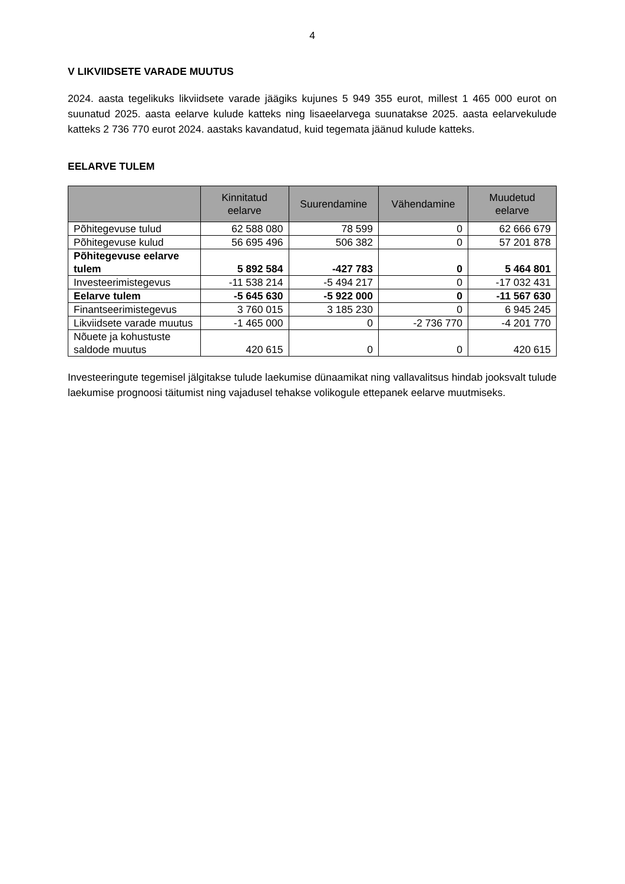4
V LIKVIIDSETE VARADE MUUTUS
2024. aasta tegelikuks likviidsete varade jäägiks kujunes 5 949 355 eurot, millest 1 465 000 eurot on suunatud 2025. aasta eelarve kulude katteks ning lisaeelarvega suunatakse 2025. aasta eelarvekulude katteks 2 736 770 eurot 2024. aastaks kavandatud, kuid tegemata jäänud kulude katteks.
EELARVE TULEM
| | Kinnitatud eelarve | Suurendamine | Vähendamine | Muudetud eelarve |
| --- | --- | --- | --- | --- |
| Põhitegevuse tulud | 62 588 080 | 78 599 | 0 | 62 666 679 |
| Põhitegevuse kulud | 56 695 496 | 506 382 | 0 | 57 201 878 |
| Põhitegevuse eelarve tulem | 5 892 584 | -427 783 | 0 | 5 464 801 |
| Investeerimistegevus | -11 538 214 | -5 494 217 | 0 | -17 032 431 |
| Eelarve tulem | -5 645 630 | -5 922 000 | 0 | -11 567 630 |
| Finantseerimistegevus | 3 760 015 | 3 185 230 | 0 | 6 945 245 |
| Likviidsete varade muutus | -1 465 000 | 0 | -2 736 770 | -4 201 770 |
| Nõuete ja kohustuste saldode muutus | 420 615 | 0 | 0 | 420 615 |
Investeeringute tegemisel jälgitakse tulude laekumise dünaamikat ning vallavalitsus hindab jooksvalt tulude laekumise prognoosi täitumist ning vajadusel tehakse volikogule ettepanek eelarve muutmiseks.